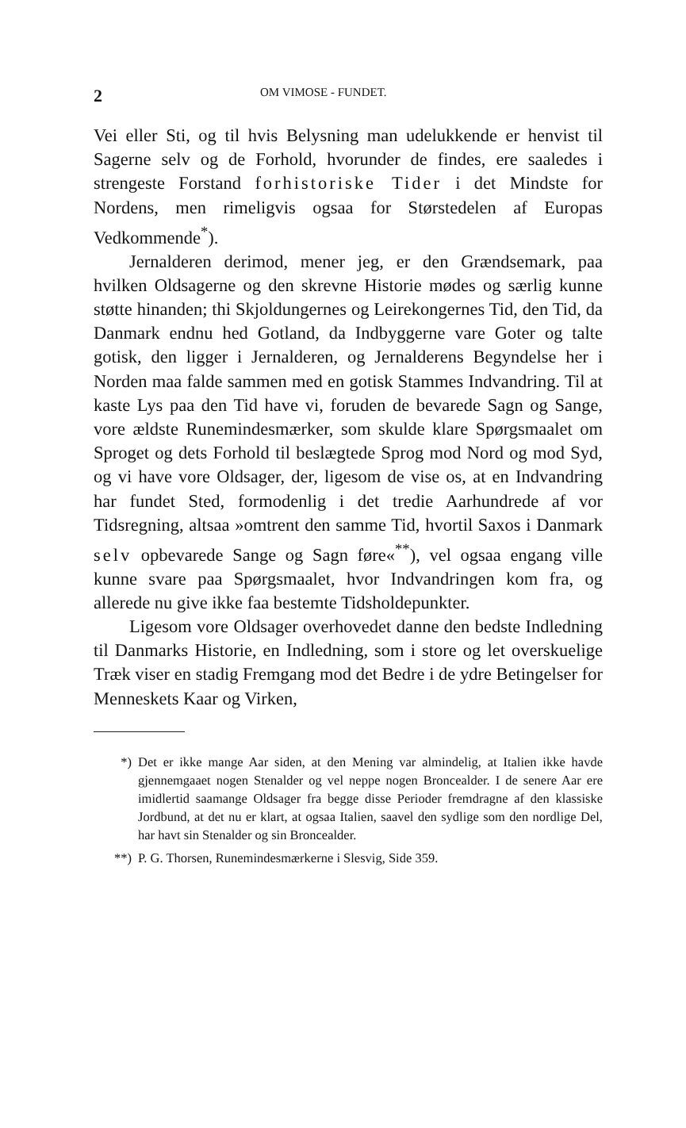2 OM VIMOSE - FUNDET.
Vei eller Sti, og til hvis Belysning man udelukkende er henvist til Sagerne selv og de Forhold, hvorunder de findes, ere saaledes i strengeste Forstand forhistoriske Tider i det Mindste for Nordens, men rimeligvis ogsaa for Størstedelen af Europas Vedkommende<sup>*</sup>).
Jernalderen derimod, mener jeg, er den Grændsemark, paa hvilken Oldsagerne og den skrevne Historie mødes og særlig kunne støtte hinanden; thi Skjoldungernes og Leirekongernes Tid, den Tid, da Danmark endnu hed Gotland, da Indbyggerne vare Goter og talte gotisk, den ligger i Jernalderen, og Jernalderens Begyndelse her i Norden maa falde sammen med en gotisk Stammes Indvandring. Til at kaste Lys paa den Tid have vi, foruden de bevarede Sagn og Sange, vore ældste Runemindesmærker, som skulde klare Spørgsmaalet om Sproget og dets Forhold til beslægtede Sprog mod Nord og mod Syd, og vi have vore Oldsager, der, ligesom de vise os, at en Indvandring har fundet Sted, formodenlig i det tredie Aarhundrede af vor Tidsregning, altsaa »omtrent den samme Tid, hvortil Saxos i Danmark selv opbevarede Sange og Sagn føre«<sup>**</sup>), vel ogsaa engang ville kunne svare paa Spørgsmaalet, hvor Indvandringen kom fra, og allerede nu give ikke faa bestemte Tidsholdepunkter.
Ligesom vore Oldsager overhovedet danne den bedste Indledning til Danmarks Historie, en Indledning, som i store og let overskuelige Træk viser en stadig Fremgang mod det Bedre i de ydre Betingelser for Menneskets Kaar og Virken,
*) Det er ikke mange Aar siden, at den Mening var almindelig, at Italien ikke havde gjennemgaaet nogen Stenalder og vel neppe nogen Broncealder. I de senere Aar ere imidlertid saamange Oldsager fra begge disse Perioder fremdragne af den klassiske Jordbund, at det nu er klart, at ogsaa Italien, saavel den sydlige som den nordlige Del, har havt sin Stenalder og sin Broncealder.
**) P. G. Thorsen, Runemindesmærkerne i Slesvig, Side 359.